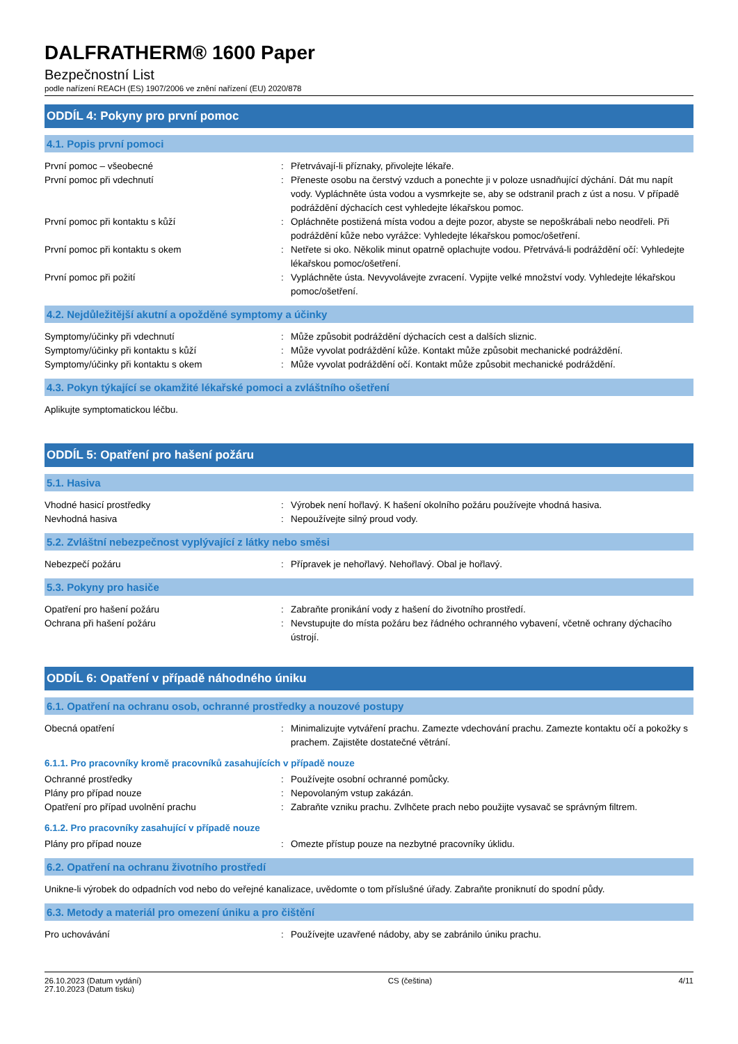DALFRATHERM® 1600 Paper
Bezpečnostní List
podle nařízení REACH (ES) 1907/2006 ve znění nařízení (EU) 2020/878
ODDÍL 4: Pokyny pro první pomoc
4.1. Popis první pomoci
| První pomoc – všeobecné | : | Přetrvávají-li příznaky, přivolejte lékaře. |
| První pomoc při vdechnutí | : | Přeneste osobu na čerstvý vzduch a ponechte ji v poloze usnadňující dýchání. Dát mu napít vody. Vypláchněte ústa vodou a vysmrkejte se, aby se odstranil prach z úst a nosu. V případě podráždění dýchacích cest vyhledejte lékařskou pomoc. |
| První pomoc při kontaktu s kůží | : | Opláchněte postižená místa vodou a dejte pozor, abyste se nepoškrábali nebo neodřeli. Při podráždění kůže nebo vyrážce: Vyhledejte lékařskou pomoc/ošetření. |
| První pomoc při kontaktu s okem | : | Netřete si oko. Několik minut opatrně oplachujte vodou. Přetrvává-li podráždění očí: Vyhledejte lékařskou pomoc/ošetření. |
| První pomoc při požití | : | Vypláchněte ústa. Nevyvolávejte zvracení. Vypijte velké množství vody. Vyhledejte lékařskou pomoc/ošetření. |
4.2. Nejdůležitější akutní a opožděné symptomy a účinky
| Symptomy/účinky při vdechnutí | : | Může způsobit podráždění dýchacích cest a dalších sliznic. |
| Symptomy/účinky při kontaktu s kůží | : | Může vyvolat podráždění kůže. Kontakt může způsobit mechanické podráždění. |
| Symptomy/účinky při kontaktu s okem | : | Může vyvolat podráždění očí. Kontakt může způsobit mechanické podráždění. |
4.3. Pokyn týkající se okamžité lékařské pomoci a zvláštního ošetření
Aplikujte symptomatickou léčbu.
ODDÍL 5: Opatření pro hašení požáru
5.1. Hasiva
| Vhodné hasicí prostředky | : | Výrobek není hořlavý. K hašení okolního požáru používejte vhodná hasiva. |
| Nevhodná hasiva | : | Nepoužívejte silný proud vody. |
5.2. Zvláštní nebezpečnost vyplývající z látky nebo směsi
| Nebezpečí požáru | : | Přípravek je nehořlavý. Nehořlavý. Obal je hořlavý. |
5.3. Pokyny pro hasiče
| Opatření pro hašení požáru | : | Zabraňte pronikání vody z hašení do životního prostředí. |
| Ochrana při hašení požáru | : | Nevstupujte do místa požáru bez řádného ochranného vybavení, včetně ochrany dýchacího ústrojí. |
ODDÍL 6: Opatření v případě náhodného úniku
6.1. Opatření na ochranu osob, ochranné prostředky a nouzové postupy
| Obecná opatření | : | Minimalizujte vytváření prachu. Zamezte vdechování prachu. Zamezte kontaktu očí a pokožky s prachem. Zajistěte dostatečné větrání. |
6.1.1. Pro pracovníky kromě pracovníků zasahujících v případě nouze
| Ochranné prostředky | : | Používejte osobní ochranné pomůcky. |
| Plány pro případ nouze | : | Nepovolaným vstup zakázán. |
| Opatření pro případ uvolnění prachu | : | Zabraňte vzniku prachu. Zvlhčete prach nebo použijte vysavač se správným filtrem. |
6.1.2. Pro pracovníky zasahující v případě nouze
| Plány pro případ nouze | : | Omezte přístup pouze na nezbytné pracovníky úklidu. |
6.2. Opatření na ochranu životního prostředí
Unikne-li výrobek do odpadních vod nebo do veřejné kanalizace, uvědomte o tom příslušné úřady. Zabraňte proniknutí do spodní půdy.
6.3. Metody a materiál pro omezení úniku a pro čištění
| Pro uchovávání | : | Používejte uzavřené nádoby, aby se zabránilo úniku prachu. |
26.10.2023 (Datum vydání)
27.10.2023 (Datum tisku)
CS (čeština) 4/11